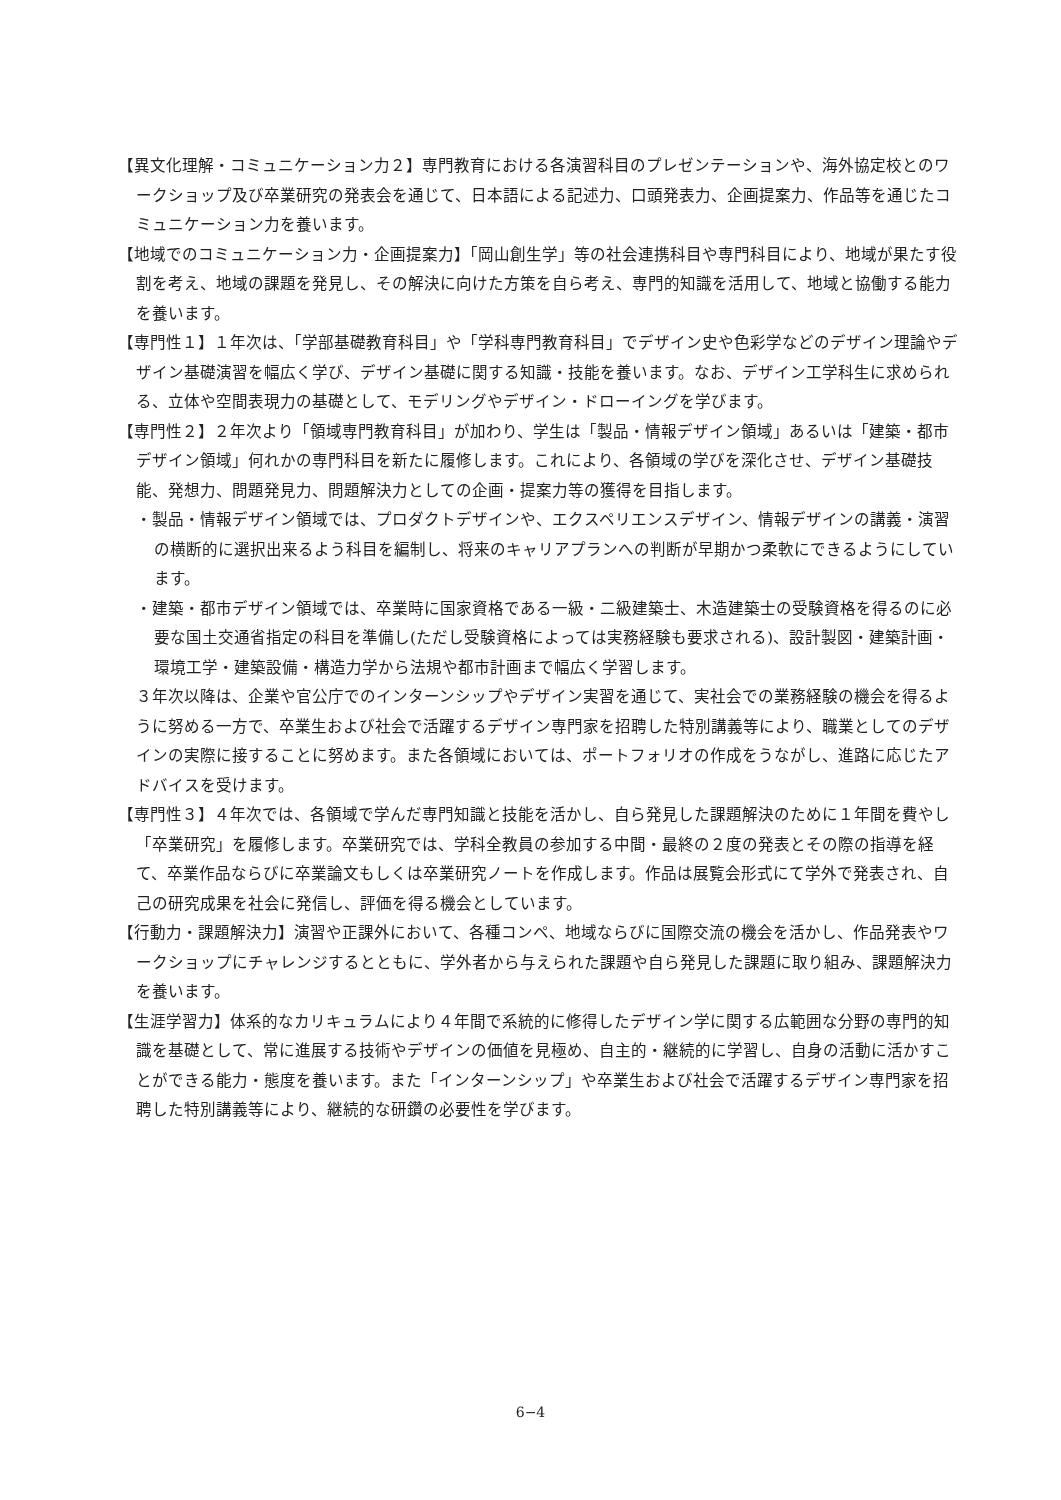【異文化理解・コミュニケーション力２】専門教育における各演習科目のプレゼンテーションや、海外協定校とのワークショップ及び卒業研究の発表会を通じて、日本語による記述力、口頭発表力、企画提案力、作品等を通じたコミュニケーション力を養います。
【地域でのコミュニケーション力・企画提案力】「岡山創生学」等の社会連携科目や専門科目により、地域が果たす役割を考え、地域の課題を発見し、その解決に向けた方策を自ら考え、専門的知識を活用して、地域と協働する能力を養います。
【専門性１】１年次は、「学部基礎教育科目」や「学科専門教育科目」でデザイン史や色彩学などのデザイン理論やデザイン基礎演習を幅広く学び、デザイン基礎に関する知識・技能を養います。なお、デザイン工学科生に求められる、立体や空間表現力の基礎として、モデリングやデザイン・ドローイングを学びます。
【専門性２】２年次より「領域専門教育科目」が加わり、学生は「製品・情報デザイン領域」あるいは「建築・都市デザイン領域」何れかの専門科目を新たに履修します。これにより、各領域の学びを深化させ、デザイン基礎技能、発想力、問題発見力、問題解決力としての企画・提案力等の獲得を目指します。
・製品・情報デザイン領域では、プロダクトデザインや、エクスペリエンスデザイン、情報デザインの講義・演習の横断的に選択出来るよう科目を編制し、将来のキャリアプランへの判断が早期かつ柔軟にできるようにしています。
・建築・都市デザイン領域では、卒業時に国家資格である一級・二級建築士、木造建築士の受験資格を得るのに必要な国土交通省指定の科目を準備し(ただし受験資格によっては実務経験も要求される)、設計製図・建築計画・環境工学・建築設備・構造力学から法規や都市計画まで幅広く学習します。
３年次以降は、企業や官公庁でのインターンシップやデザイン実習を通じて、実社会での業務経験の機会を得るように努める一方で、卒業生および社会で活躍するデザイン専門家を招聘した特別講義等により、職業としてのデザインの実際に接することに努めます。また各領域においては、ポートフォリオの作成をうながし、進路に応じたアドバイスを受けます。
【専門性３】４年次では、各領域で学んだ専門知識と技能を活かし、自ら発見した課題解決のために１年間を費やし「卒業研究」を履修します。卒業研究では、学科全教員の参加する中間・最終の２度の発表とその際の指導を経て、卒業作品ならびに卒業論文もしくは卒業研究ノートを作成します。作品は展覧会形式にて学外で発表され、自己の研究成果を社会に発信し、評価を得る機会としています。
【行動力・課題解決力】演習や正課外において、各種コンペ、地域ならびに国際交流の機会を活かし、作品発表やワークショップにチャレンジするとともに、学外者から与えられた課題や自ら発見した課題に取り組み、課題解決力を養います。
【生涯学習力】体系的なカリキュラムにより４年間で系統的に修得したデザイン学に関する広範囲な分野の専門的知識を基礎として、常に進展する技術やデザインの価値を見極め、自主的・継続的に学習し、自身の活動に活かすことができる能力・態度を養います。また「インターンシップ」や卒業生および社会で活躍するデザイン専門家を招聘した特別講義等により、継続的な研鑽の必要性を学びます。
6−4